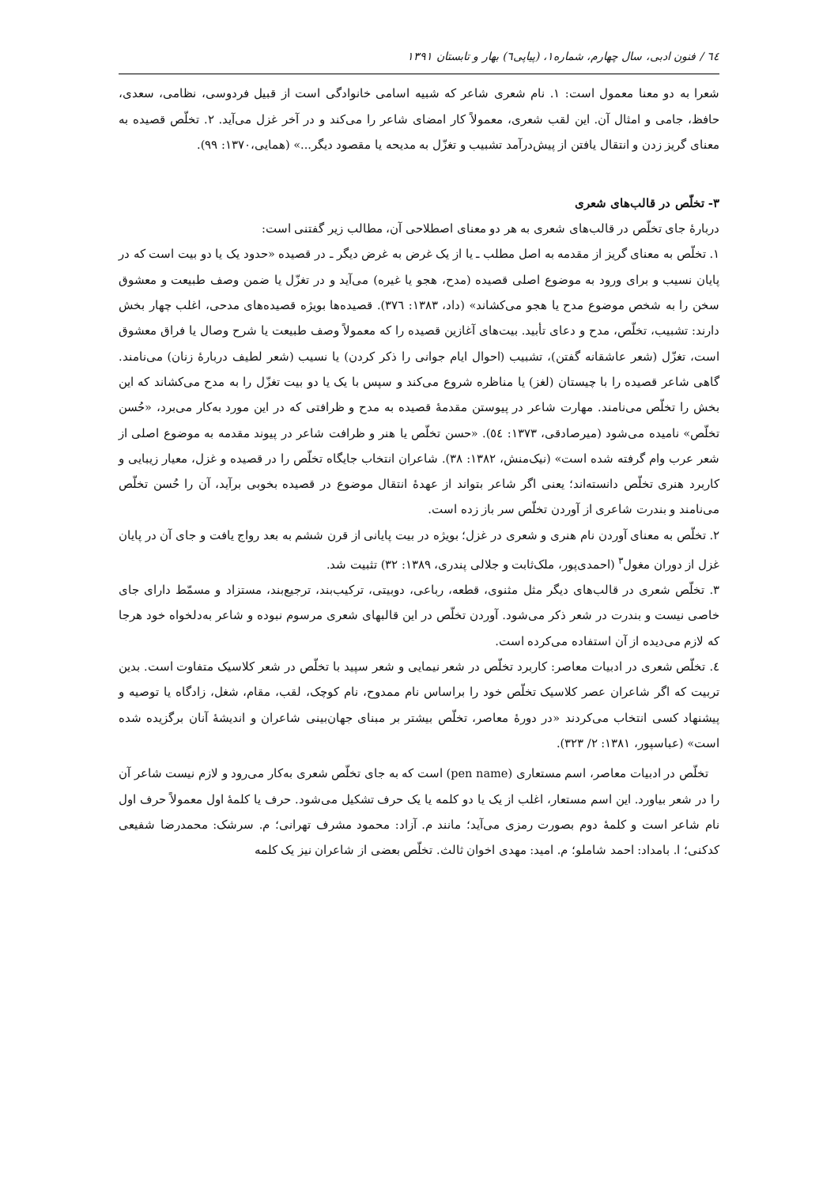٦٤ / فنون ادبی، سال چهارم، شماره۱، (پیاپی٦) بهار و تابستان ۱۳۹۱
شعرا به دو معنا معمول است: ۱. نام شعری شاعر که شبیه اسامی خانوادگی است از قبیل فردوسی، نظامی، سعدی، حافظ، جامی و امثال آن. این لقب شعری، معمولاً کار امضای شاعر را می‌کند و در آخر غزل می‌آید. ۲. تخلّص قصیده به معنای گریز زدن و انتقال یافتن از پیش‌درآمد تشبیب و تغزّل به مدیحه یا مقصود دیگر...» (همایی،۱۳۷۰: ۹۹).
۳- تخلّص در قالب‌های شعری
دربارهٔ جای تخلّص در قالب‌های شعری به هر دو معنای اصطلاحی آن، مطالب زیر گفتنی است:
۱. تخلّص به معنای گریز از مقدمه به اصل مطلب ـ یا از یک غرض به غرض دیگر ـ در قصیده «حدود یک یا دو بیت است که در پایان نسیب و برای ورود به موضوع اصلی قصیده (مدح، هجو یا غیره) می‌آید و در تغزّل یا ضمن وصف طبیعت و معشوق سخن را به شخص موضوع مدح یا هجو می‌کشاند» (داد، ۱۳۸۳: ۳۷٦). قصیده‌ها بویژه قصیده‌های مدحی، اغلب چهار بخش دارند: تشبیب، تخلّص، مدح و دعای تأبید. بیت‌های آغازین قصیده را که معمولاً وصف طبیعت یا شرح وصال یا فراق معشوق است، تغزّل (شعر عاشقانه گفتن)، تشبیب (احوال ایام جوانی را ذکر کردن) یا نسیب (شعر لطیف دربارهٔ زنان) می‌نامند. گاهی شاعر قصیده را با چیستان (لغز) یا مناظره شروع می‌کند و سپس با یک یا دو بیت تغزّل را به مدح می‌کشاند که این بخش را تخلّص می‌نامند. مهارت شاعر در پیوستن مقدمهٔ قصیده به مدح و ظرافتی که در این مورد به‌کار می‌برد، «حُسن تخلّص» نامیده می‌شود (میرصادقی، ۱۳۷۳: ٥٤). «حسن تخلّص یا هنر و ظرافت شاعر در پیوند مقدمه به موضوع اصلی از شعر عرب وام گرفته شده است» (نیک‌منش، ۱۳۸۲: ۳۸). شاعران انتخاب جایگاه تخلّص را در قصیده و غزل، معیار زیبایی و کاربرد هنری تخلّص دانسته‌اند؛ یعنی اگر شاعر بتواند از عهدهٔ انتقال موضوع در قصیده بخوبی برآید، آن را حُسن تخلّص می‌نامند و بندرت شاعری از آوردن تخلّص سر باز زده است.
۲. تخلّص به معنای آوردن نام هنری و شعری در غزل؛ بویژه در بیت پایانی از قرن ششم به بعد رواج یافت و جای آن در پایان غزل از دوران مغول<sup>۳</sup> (احمدی‌پور، ملک‌ثابت و جلالی پندری، ۱۳۸۹: ۳۲) تثبیت شد.
۳. تخلّص شعری در قالب‌های دیگر مثل مثنوی، قطعه، رباعی، دوبیتی، ترکیب‌بند، ترجیع‌بند، مستزاد و مسمّط دارای جای خاصی نیست و بندرت در شعر ذکر می‌شود. آوردن تخلّص در این قالبهای شعری مرسوم نبوده و شاعر به‌دلخواه خود هرجا که لازم می‌دیده از آن استفاده می‌کرده است.
٤. تخلّص شعری در ادبیات معاصر: کاربرد تخلّص در شعر نیمایی و شعر سپید با تخلّص در شعر کلاسیک متفاوت است. بدین تربیت که اگر شاعران عصر کلاسیک تخلّص خود را براساس نام ممدوح، نام کوچک، لقب، مقام، شغل، زادگاه یا توصیه و پیشنهاد کسی انتخاب می‌کردند «در دورهٔ معاصر، تخلّص بیشتر بر مبنای جهان‌بینی شاعران و اندیشهٔ آنان برگزیده شده است» (عباسپور، ۱۳۸۱: ۲/ ۳۲۳).
تخلّص در ادبیات معاصر، اسم مستعاری (pen name) است که به جای تخلّص شعری به‌کار می‌رود و لازم نیست شاعر آن را در شعر بیاورد. این اسم مستعار، اغلب از یک یا دو کلمه یا یک حرف تشکیل می‌شود. حرف یا کلمهٔ اول معمولاً حرف اول نام شاعر است و کلمهٔ دوم بصورت رمزی می‌آید؛ مانند م. آزاد: محمود مشرف تهرانی؛ م. سرشک: محمدرضا شفیعی کدکنی؛ ا. بامداد: احمد شاملو؛ م. امید: مهدی اخوان ثالث. تخلّص بعضی از شاعران نیز یک کلمه